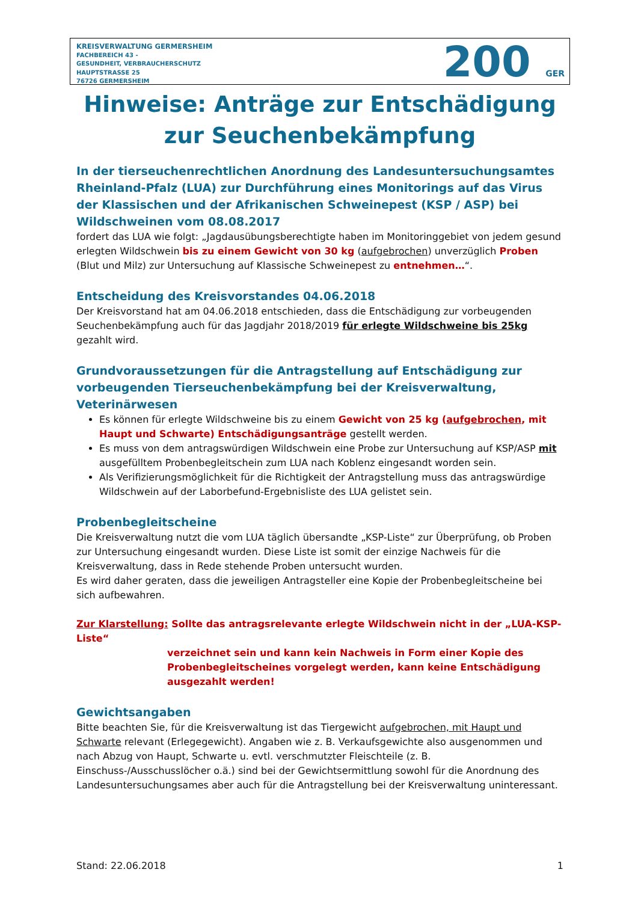KREISVERWALTUNG GERMERSHEIM
FACHBEREICH 43 -
GESUNDHEIT, VERBRAUCHERSCHUTZ
HAUPTSTRASSE 25
76726 GERMERSHEIM
200 GER
Hinweise: Anträge zur Entschädigung zur Seuchenbekämpfung
In der tierseuchenrechtlichen Anordnung des Landesuntersuchungsamtes Rheinland-Pfalz (LUA) zur Durchführung eines Monitorings auf das Virus der Klassischen und der Afrikanischen Schweinepest (KSP / ASP) bei Wildschweinen vom 08.08.2017
fordert das LUA wie folgt: „Jagdausübungsberechtigte haben im Monitoringgebiet von jedem gesund erlegten Wildschwein bis zu einem Gewicht von 30 kg (aufgebrochen) unverzüglich Proben (Blut und Milz) zur Untersuchung auf Klassische Schweinepest zu entnehmen…“.
Entscheidung des Kreisvorstandes 04.06.2018
Der Kreisvorstand hat am 04.06.2018 entschieden, dass die Entschädigung zur vorbeugenden Seuchenbekämpfung auch für das Jagdjahr 2018/2019 für erlegte Wildschweine bis 25kg gezahlt wird.
Grundvoraussetzungen für die Antragstellung auf Entschädigung zur vorbeugenden Tierseuchenbekämpfung bei der Kreisverwaltung, Veterinärwesen
Es können für erlegte Wildschweine bis zu einem Gewicht von 25 kg (aufgebrochen, mit Haupt und Schwarte) Entschädigungsanträge gestellt werden.
Es muss von dem antragswürdigen Wildschwein eine Probe zur Untersuchung auf KSP/ASP mit ausgefülltem Probenbegleitschein zum LUA nach Koblenz eingesandt worden sein.
Als Verifizierungsmöglichkeit für die Richtigkeit der Antragstellung muss das antragswürdige Wildschwein auf der Laborbefund-Ergebnisliste des LUA gelistet sein.
Probenbegleitscheine
Die Kreisverwaltung nutzt die vom LUA täglich übersandte „KSP-Liste“ zur Überprüfung, ob Proben zur Untersuchung eingesandt wurden. Diese Liste ist somit der einzige Nachweis für die Kreisverwaltung, dass in Rede stehende Proben untersucht wurden.
Es wird daher geraten, dass die jeweiligen Antragsteller eine Kopie der Probenbegleitscheine bei sich aufbewahren.
Zur Klarstellung: Sollte das antragsrelevante erlegte Wildschwein nicht in der „LUA-KSP-Liste“
verzeichnet sein und kann kein Nachweis in Form einer Kopie des Probenbegleitscheines vorgelegt werden, kann keine Entschädigung ausgezahlt werden!
Gewichtsangaben
Bitte beachten Sie, für die Kreisverwaltung ist das Tiergewicht aufgebrochen, mit Haupt und Schwarte relevant (Erlegegewicht). Angaben wie z. B. Verkaufsgewichte also ausgenommen und nach Abzug von Haupt, Schwarte u. evtl. verschmutzter Fleischteile (z. B. Einschuss-/Ausschusslöcher o.ä.) sind bei der Gewichtsermittlung sowohl für die Anordnung des Landesuntersuchungsames aber auch für die Antragstellung bei der Kreisverwaltung uninteressant.
Stand: 22.06.2018 1